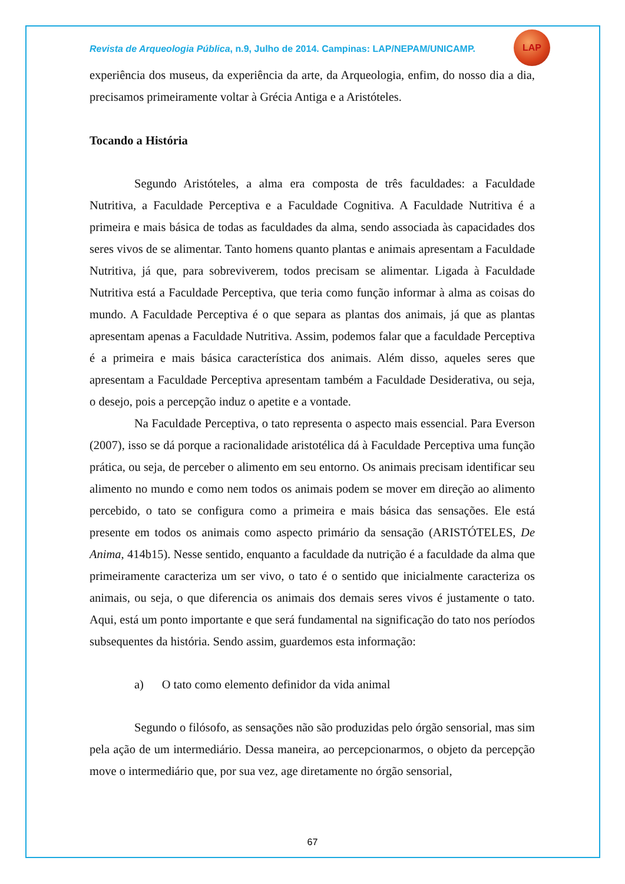LAP
Revista de Arqueologia Pública, n.9, Julho de 2014. Campinas: LAP/NEPAM/UNICAMP.
experiência dos museus, da experiência da arte, da Arqueologia, enfim, do nosso dia a dia, precisamos primeiramente voltar à Grécia Antiga e a Aristóteles.
Tocando a História
Segundo Aristóteles, a alma era composta de três faculdades: a Faculdade Nutritiva, a Faculdade Perceptiva e a Faculdade Cognitiva. A Faculdade Nutritiva é a primeira e mais básica de todas as faculdades da alma, sendo associada às capacidades dos seres vivos de se alimentar. Tanto homens quanto plantas e animais apresentam a Faculdade Nutritiva, já que, para sobreviverem, todos precisam se alimentar. Ligada à Faculdade Nutritiva está a Faculdade Perceptiva, que teria como função informar à alma as coisas do mundo. A Faculdade Perceptiva é o que separa as plantas dos animais, já que as plantas apresentam apenas a Faculdade Nutritiva. Assim, podemos falar que a faculdade Perceptiva é a primeira e mais básica característica dos animais. Além disso, aqueles seres que apresentam a Faculdade Perceptiva apresentam também a Faculdade Desiderativa, ou seja, o desejo, pois a percepção induz o apetite e a vontade.
Na Faculdade Perceptiva, o tato representa o aspecto mais essencial. Para Everson (2007), isso se dá porque a racionalidade aristotélica dá à Faculdade Perceptiva uma função prática, ou seja, de perceber o alimento em seu entorno. Os animais precisam identificar seu alimento no mundo e como nem todos os animais podem se mover em direção ao alimento percebido, o tato se configura como a primeira e mais básica das sensações. Ele está presente em todos os animais como aspecto primário da sensação (ARISTÓTELES, De Anima, 414b15). Nesse sentido, enquanto a faculdade da nutrição é a faculdade da alma que primeiramente caracteriza um ser vivo, o tato é o sentido que inicialmente caracteriza os animais, ou seja, o que diferencia os animais dos demais seres vivos é justamente o tato. Aqui, está um ponto importante e que será fundamental na significação do tato nos períodos subsequentes da história. Sendo assim, guardemos esta informação:
a) O tato como elemento definidor da vida animal
Segundo o filósofo, as sensações não são produzidas pelo órgão sensorial, mas sim pela ação de um intermediário. Dessa maneira, ao percepcionarmos, o objeto da percepção move o intermediário que, por sua vez, age diretamente no órgão sensorial,
67